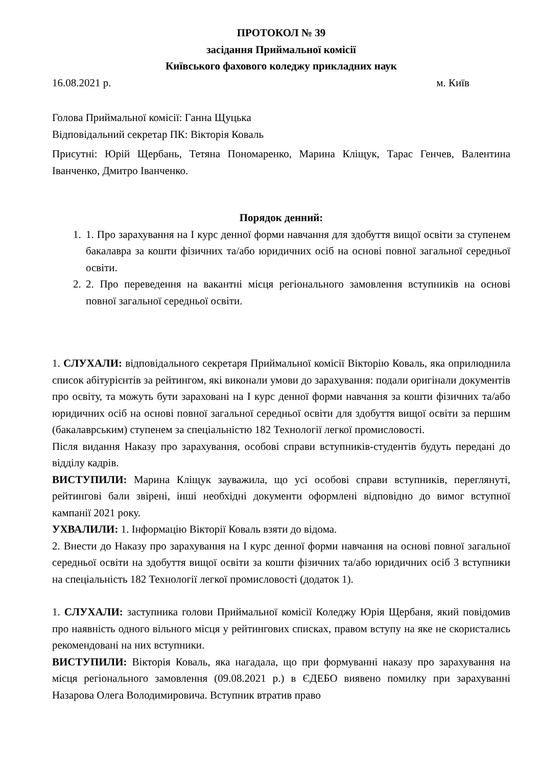ПРОТОКОЛ № 39
засідання Приймальної комісії
Київського фахового коледжу прикладних наук
16.08.2021 р. м. Київ
Голова Приймальної комісії: Ганна Щуцька
Відповідальний секретар ПК: Вікторія Коваль
Присутні: Юрій Щербань, Тетяна Пономаренко, Марина Кліщук, Тарас Генчев, Валентина Іванченко, Дмитро Іванченко.
Порядок денний:
1. 1. Про зарахування на І курс денної форми навчання для здобуття вищої освіти за ступенем бакалавра за кошти фізичних та/або юридичних осіб на основі повної загальної середньої освіти.
2. 2. Про переведення на вакантні місця регіонального замовлення вступників на основі повної загальної середньої освіти.
1. СЛУХАЛИ: відповідального секретаря Приймальної комісії Вікторію Коваль, яка оприлюднила список абітурієнтів за рейтингом, які виконали умови до зарахування: подали оригінали документів про освіту, та можуть бути зараховані на І курс денної форми навчання за кошти фізичних та/або юридичних осіб на основі повної загальної середньої освіти для здобуття вищої освіти за першим (бакалаврським) ступенем за спеціальністю 182 Технології легкої промисловості.
Після видання Наказу про зарахування, особові справи вступників-студентів будуть передані до відділу кадрів.
ВИСТУПИЛИ: Марина Кліщук зауважила, що усі особові справи вступників, переглянуті, рейтингові бали звірені, інші необхідні документи оформлені відповідно до вимог вступної кампанії 2021 року.
УХВАЛИЛИ: 1. Інформацію Вікторії Коваль взяти до відома.
2. Внести до Наказу про зарахування на І курс денної форми навчання на основі повної загальної середньої освіти на здобуття вищої освіти за кошти фізичних та/або юридичних осіб 3 вступники на спеціальність 182 Технології легкої промисловості (додаток 1).
1. СЛУХАЛИ: заступника голови Приймальної комісії Коледжу Юрія Щербаня, який повідомив про наявність одного вільного місця у рейтингових списках, правом вступу на яке не скористались рекомендовані на них вступники.
ВИСТУПИЛИ: Вікторія Коваль, яка нагадала, що при формуванні наказу про зарахування на місця регіонального замовлення (09.08.2021 р.) в ЄДЕБО виявено помилку при зарахуванні Назарова Олега Володимировича. Вступник втратив право